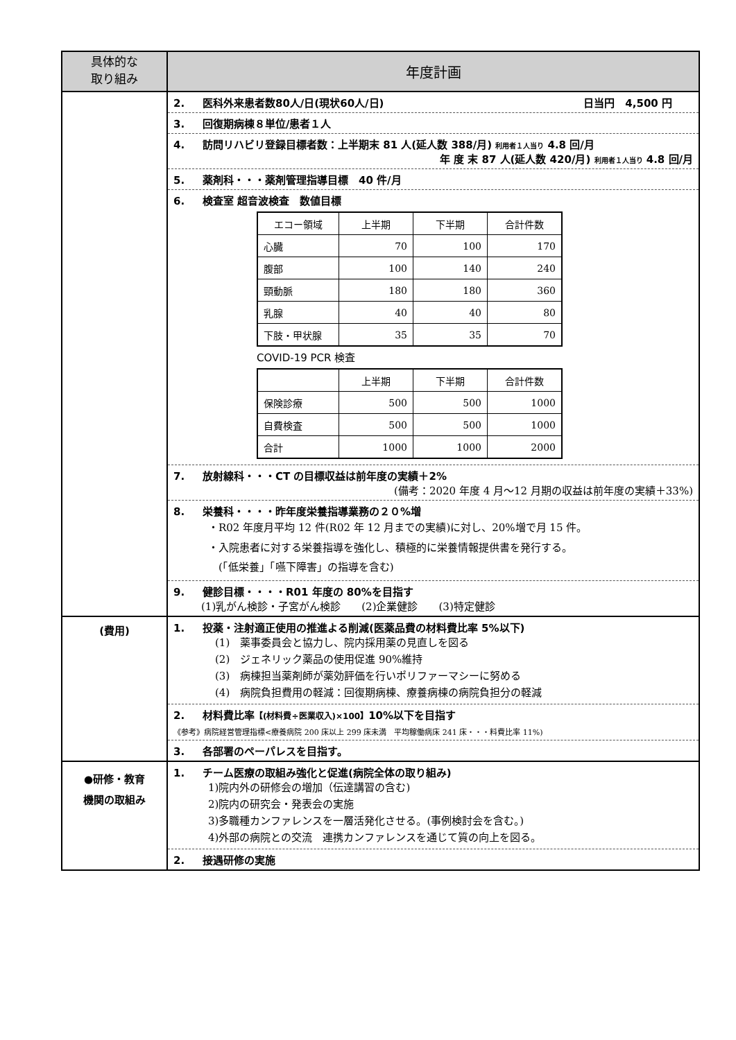| 具体的な 取り組み | 年度計画 |
| | 2. 医科外来患者数80人/日(現状60人/日) 日当円 4,500 円 3. 回復期病棟８単位/患者１人 4. 訪問リハビリ登録目標者数：上半期末 81 人(延人数 388/月) 利用者１人当り 4.8 回/月 年 度 末 87 人(延人数 420/月) 利用者１人当り 4.8 回/月 5. 薬剤科・・・薬剤管理指導目標 40 件/月 6. 検査室 超音波検査 数値目標 / エコー領域 / 上半期 / 下半期 / 合計件数 / / 心臓 / 70 / 100 / 170 / / 腹部 / 100 / 140 / 240 / / 頸動脈 / 180 / 180 / 360 / / 乳腺 / 40 / 40 / 80 / / 下肢・甲状腺 / 35 / 35 / 70 / COVID-19 PCR 検査 / / 上半期 / 下半期 / 合計件数 / / 保険診療 / 500 / 500 / 1000 / / 自費検査 / 500 / 500 / 1000 / / 合計 / 1000 / 1000 / 2000 / 7. 放射線科・・・CT の目標収益は前年度の実績＋2% (備考：2020 年度 4 月～12 月期の収益は前年度の実績＋33%) 8. 栄養科・・・・昨年度栄養指導業務の２０%増 ・R02 年度月平均 12 件(R02 年 12 月までの実績)に対し、20%増で月 15 件。 ・入院患者に対する栄養指導を強化し、積極的に栄養情報提供書を発行する。 (「低栄養」「嚥下障害」の指導を含む) 9. 健診目標・・・・R01 年度の 80%を目指す (1)乳がん検診・子宮がん検診 (2)企業健診 (3)特定健診 |
| (費用) | 1. 投薬・注射適正使用の推進よる削減(医薬品費の材料費比率 5%以下) (1) 薬事委員会と協力し、院内採用薬の見直しを図る (2) ジェネリック薬品の使用促進 90%維持 (3) 病棟担当薬剤師が薬効評価を行いポリファーマシーに努める (4) 病院負担費用の軽減：回復期病棟、療養病棟の病院負担分の軽減 2. 材料費比率 【(材料費÷医業収入)×100】 10%以下を目指す 《参考》病院経営管理指標<療養病院 200 床以上 299 床未満 平均稼働病床 241 床・・・料費比率 11%) 3. 各部署のペーパレスを目指す。 |
| ●研修・教育 機関の取組み | 1. チーム医療の取組み強化と促進(病院全体の取り組み) 1)院内外の研修会の増加（伝達講習の含む) 2)院内の研究会・発表会の実施 3)多職種カンファレンスを一層活発化させる。(事例検討会を含む。) 4)外部の病院との交流 連携カンファレンスを通じて質の向上を図る。 2. 接遇研修の実施 |